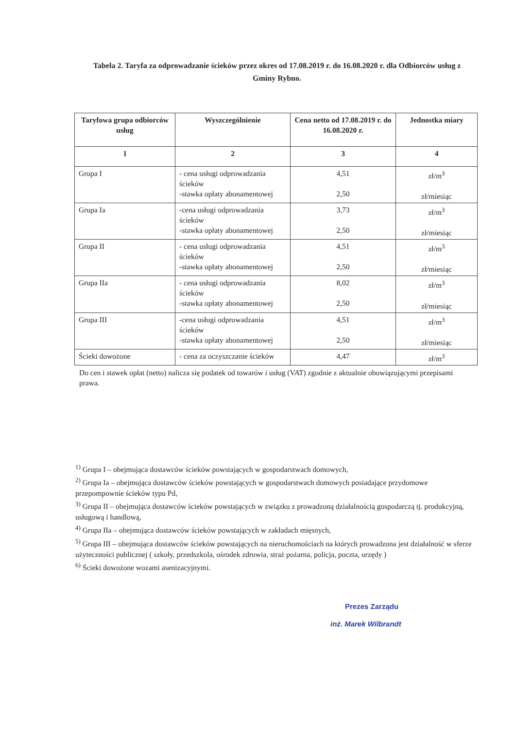Tabela 2. Taryfa za odprowadzanie ścieków przez okres od 17.08.2019 r. do 16.08.2020 r. dla Odbiorców usług z Gminy Rybno.
| Taryfowa grupa odbiorców usług | Wyszczególnienie | Cena netto od 17.08.2019 r. do 16.08.2020 r. | Jednostka miary |
| --- | --- | --- | --- |
| 1 | 2 | 3 | 4 |
| Grupa I | - cena usługi odprowadzania ścieków -stawka opłaty abonamentowej | 4,51 2,50 | zł/m<sup>3</sup> zł/miesiąc |
| Grupa Ia | -cena usługi odprowadzania ścieków -stawka opłaty abonamentowej | 3,73 2,50 | zł/m<sup>3</sup> zł/miesiąc |
| Grupa II | - cena usługi odprowadzania ścieków -stawka opłaty abonamentowej | 4,51 2,50 | zł/m<sup>3</sup> zł/miesiąc |
| Grupa IIa | - cena usługi odprowadzania ścieków -stawka opłaty abonamentowej | 8,02 2,50 | zł/m<sup>3</sup> zł/miesiąc |
| Grupa III | -cena usługi odprowadzania ścieków -stawka opłaty abonamentowej | 4,51 2,50 | zł/m<sup>3</sup> zł/miesiąc |
| Ścieki dowożone | - cena za oczyszczanie ścieków | 4,47 | zł/m<sup>3</sup> |
Do cen i stawek opłat (netto) nalicza się podatek od towarów i usług (VAT) zgodnie z aktualnie obowiązującymi przepisami prawa.
<sup>1)</sup> Grupa I – obejmująca dostawców ścieków powstających w gospodarstwach domowych,
<sup>2)</sup> Grupa Ia – obejmująca dostawców ścieków powstających w gospodarstwach domowych posiadające przydomowe przepompownie ścieków typu Pd,
<sup>3)</sup> Grupa II – obejmująca dostawców ścieków powstających w związku z prowadzoną działalnością gospodarczą tj. produkcyjną, usługową i handlową,
<sup>4)</sup> Grupa IIa – obejmująca dostawców ścieków powstających w zakładach mięsnych,
<sup>5)</sup> Grupa III – obejmująca dostawców ścieków powstających na nieruchomościach na których prowadzona jest działalność w sferze użyteczności publicznej ( szkoły, przedszkola, ośrodek zdrowia, straż pożarna, policja, poczta, urzędy )
<sup>6)</sup> Ścieki dowożone wozami asenizacyjnymi.
Prezes Zarządu
inż. Marek Wilbrandt